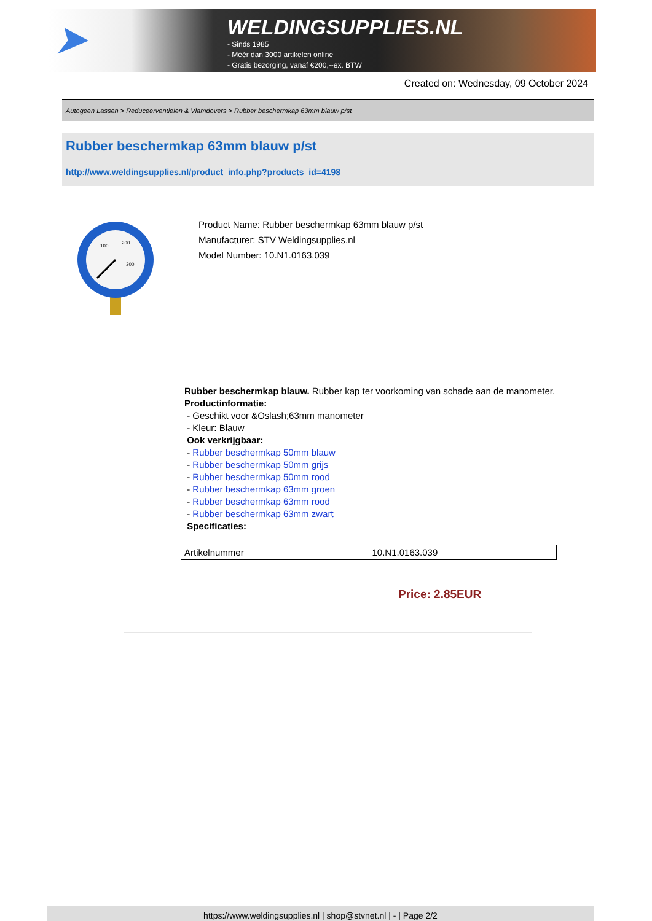➤
WELDINGSUPPLIES.NL
- Sinds 1985
- Méér dan 3000 artikelen online
- Gratis bezorging, vanaf €200,--ex. BTW
Created on: Wednesday, 09 October 2024
Autogeen Lassen > Reduceerventielen & Vlamdovers > Rubber beschermkap 63mm blauw p/st
Rubber beschermkap 63mm blauw p/st
http://www.weldingsupplies.nl/product_info.php?products_id=4198
100
200
300
Product Name: Rubber beschermkap 63mm blauw p/st
Manufacturer: STV Weldingsupplies.nl
Model Number: 10.N1.0163.039
Rubber beschermkap blauw. Rubber kap ter voorkoming van schade aan de manometer.
Productinformatie:
- Geschikt voor &Oslash;63mm manometer
- Kleur: Blauw
Ook verkrijgbaar:
- Rubber beschermkap 50mm blauw
- Rubber beschermkap 50mm grijs
- Rubber beschermkap 50mm rood
- Rubber beschermkap 63mm groen
- Rubber beschermkap 63mm rood
- Rubber beschermkap 63mm zwart
Specificaties:
| Artikelnummer | 10.N1.0163.039 |
Price: 2.85EUR
https://www.weldingsupplies.nl | shop@stvnet.nl | - | Page 2/2